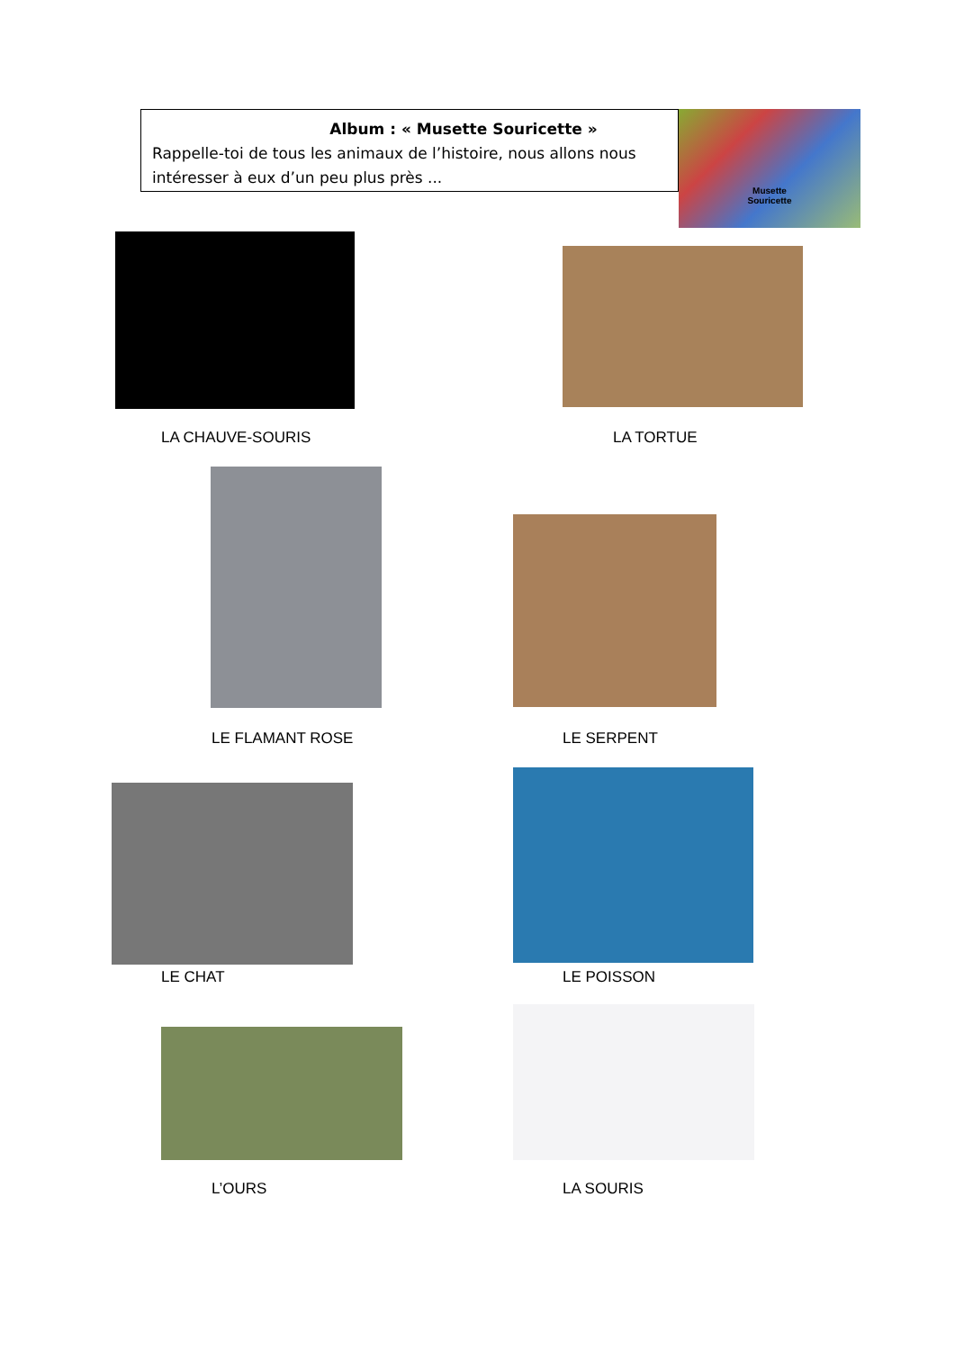Album : « Musette Souricette »
Rappelle-toi de tous les animaux de l’histoire, nous allons nous intéresser à eux d’un peu plus près ...
Musette
Souricette
LA CHAUVE-SOURIS LA TORTUE
LE FLAMANT ROSE LE SERPENT
LE CHAT LE POISSON
L’OURS LA SOURIS